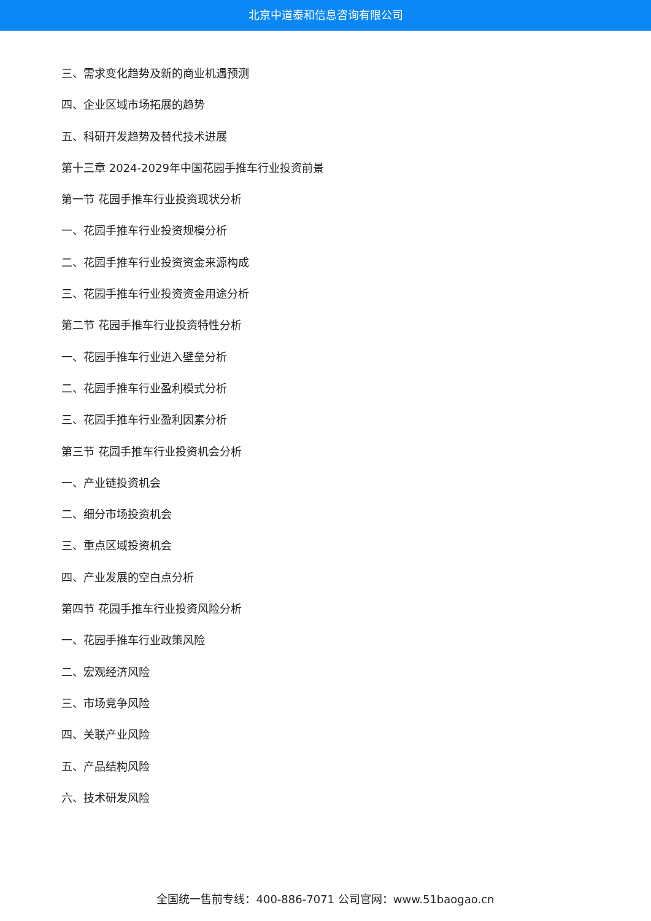北京中道泰和信息咨询有限公司
三、需求变化趋势及新的商业机遇预测
四、企业区域市场拓展的趋势
五、科研开发趋势及替代技术进展
第十三章 2024-2029年中国花园手推车行业投资前景
第一节 花园手推车行业投资现状分析
一、花园手推车行业投资规模分析
二、花园手推车行业投资资金来源构成
三、花园手推车行业投资资金用途分析
第二节 花园手推车行业投资特性分析
一、花园手推车行业进入壁垒分析
二、花园手推车行业盈利模式分析
三、花园手推车行业盈利因素分析
第三节 花园手推车行业投资机会分析
一、产业链投资机会
二、细分市场投资机会
三、重点区域投资机会
四、产业发展的空白点分析
第四节 花园手推车行业投资风险分析
一、花园手推车行业政策风险
二、宏观经济风险
三、市场竞争风险
四、关联产业风险
五、产品结构风险
六、技术研发风险
全国统一售前专线：400-886-7071 公司官网：www.51baogao.cn